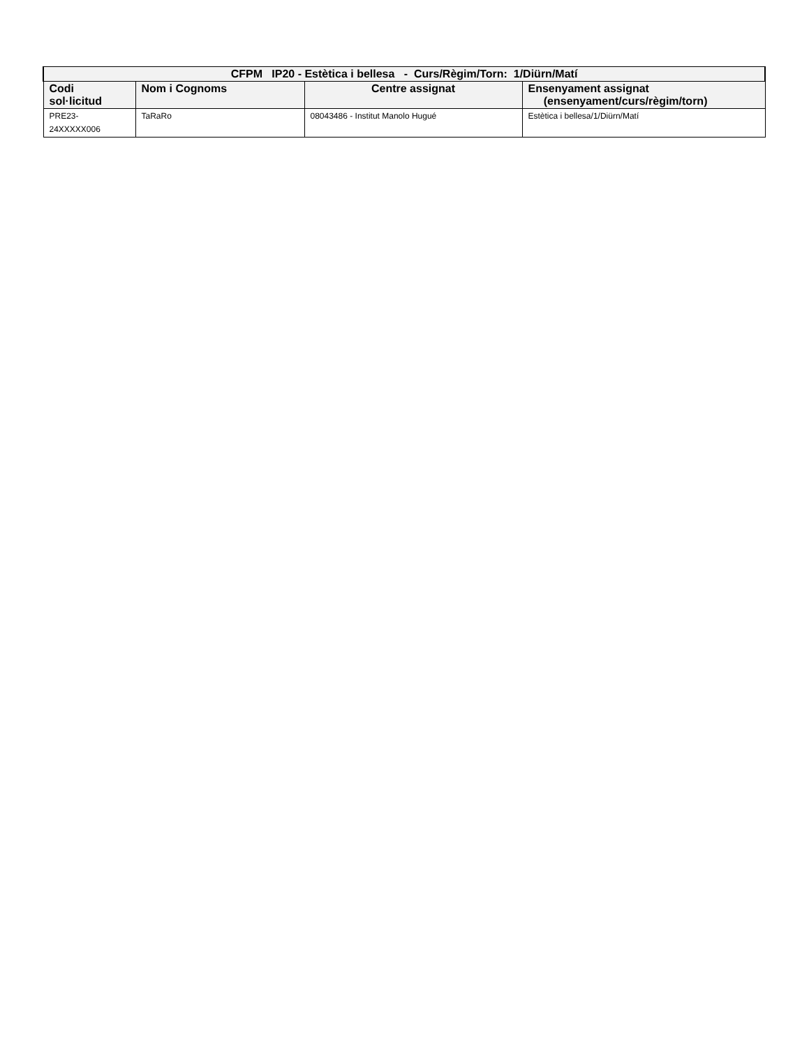| CFPM IP20 - Estètica i bellesa - Curs/Règim/Torn: 1/Diürn/Matí | | | |
| --- | --- | --- | --- |
| Codi sol·licitud | Nom i Cognoms | Centre assignat | Ensenyament assignat (ensenyament/curs/règim/torn) |
| PRE23- 24XXXXX006 | TaRaRo | 08043486 - Institut Manolo Hugué | Estètica i bellesa/1/Diürn/Matí |